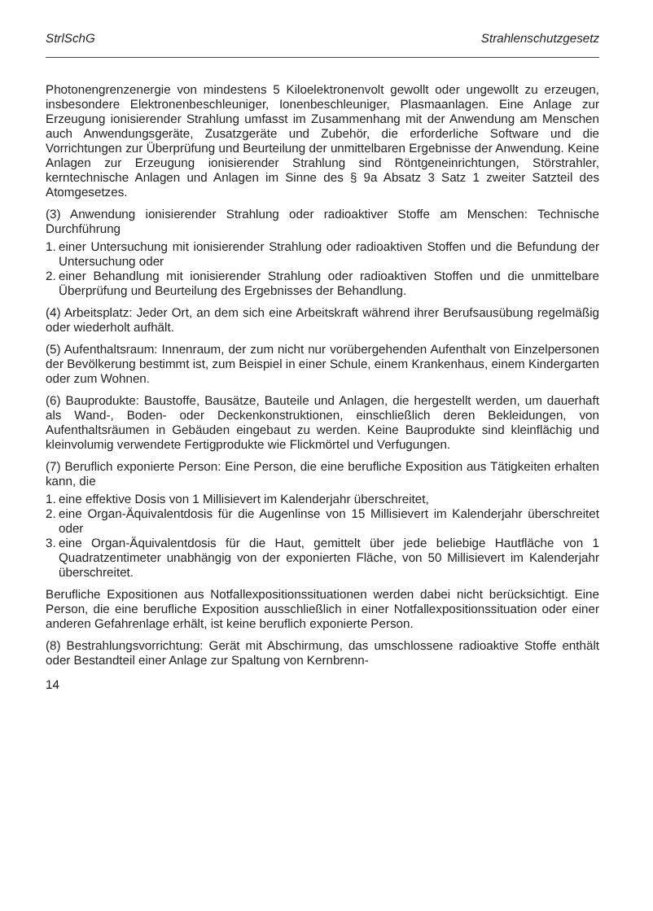StrlSchG Strahlenschutzgesetz
Photonengrenzenergie von mindestens 5 Kiloelektronenvolt gewollt oder ungewollt zu erzeugen, insbesondere Elektronenbeschleuniger, Ionenbeschleuniger, Plasmaanlagen. Eine Anlage zur Erzeugung ionisierender Strahlung umfasst im Zusammenhang mit der Anwendung am Menschen auch Anwendungsgeräte, Zusatzgeräte und Zubehör, die erforderliche Software und die Vorrichtungen zur Überprüfung und Beurteilung der unmittelbaren Ergebnisse der Anwendung. Keine Anlagen zur Erzeugung ionisierender Strahlung sind Röntgeneinrichtungen, Störstrahler, kerntechnische Anlagen und Anlagen im Sinne des § 9a Absatz 3 Satz 1 zweiter Satzteil des Atomgesetzes.
(3) Anwendung ionisierender Strahlung oder radioaktiver Stoffe am Menschen: Technische Durchführung
1. einer Untersuchung mit ionisierender Strahlung oder radioaktiven Stoffen und die Befundung der Untersuchung oder
2. einer Behandlung mit ionisierender Strahlung oder radioaktiven Stoffen und die unmittelbare Überprüfung und Beurteilung des Ergebnisses der Behandlung.
(4) Arbeitsplatz: Jeder Ort, an dem sich eine Arbeitskraft während ihrer Berufsausübung regelmäßig oder wiederholt aufhält.
(5) Aufenthaltsraum: Innenraum, der zum nicht nur vorübergehenden Aufenthalt von Einzelpersonen der Bevölkerung bestimmt ist, zum Beispiel in einer Schule, einem Krankenhaus, einem Kindergarten oder zum Wohnen.
(6) Bauprodukte: Baustoffe, Bausätze, Bauteile und Anlagen, die hergestellt werden, um dauerhaft als Wand-, Boden- oder Deckenkonstruktionen, einschließlich deren Bekleidungen, von Aufenthaltsräumen in Gebäuden eingebaut zu werden. Keine Bauprodukte sind kleinflächig und kleinvolumig verwendete Fertigprodukte wie Flickmörtel und Verfugungen.
(7) Beruflich exponierte Person: Eine Person, die eine berufliche Exposition aus Tätigkeiten erhalten kann, die
1. eine effektive Dosis von 1 Millisievert im Kalenderjahr überschreitet,
2. eine Organ-Äquivalentdosis für die Augenlinse von 15 Millisievert im Kalenderjahr überschreitet oder
3. eine Organ-Äquivalentdosis für die Haut, gemittelt über jede beliebige Hautfläche von 1 Quadratzentimeter unabhängig von der exponierten Fläche, von 50 Millisievert im Kalenderjahr überschreitet.
Berufliche Expositionen aus Notfallexpositionssituationen werden dabei nicht berücksichtigt. Eine Person, die eine berufliche Exposition ausschließlich in einer Notfallexpositionssituation oder einer anderen Gefahrenlage erhält, ist keine beruflich exponierte Person.
(8) Bestrahlungsvorrichtung: Gerät mit Abschirmung, das umschlossene radioaktive Stoffe enthält oder Bestandteil einer Anlage zur Spaltung von Kernbrenn-
14